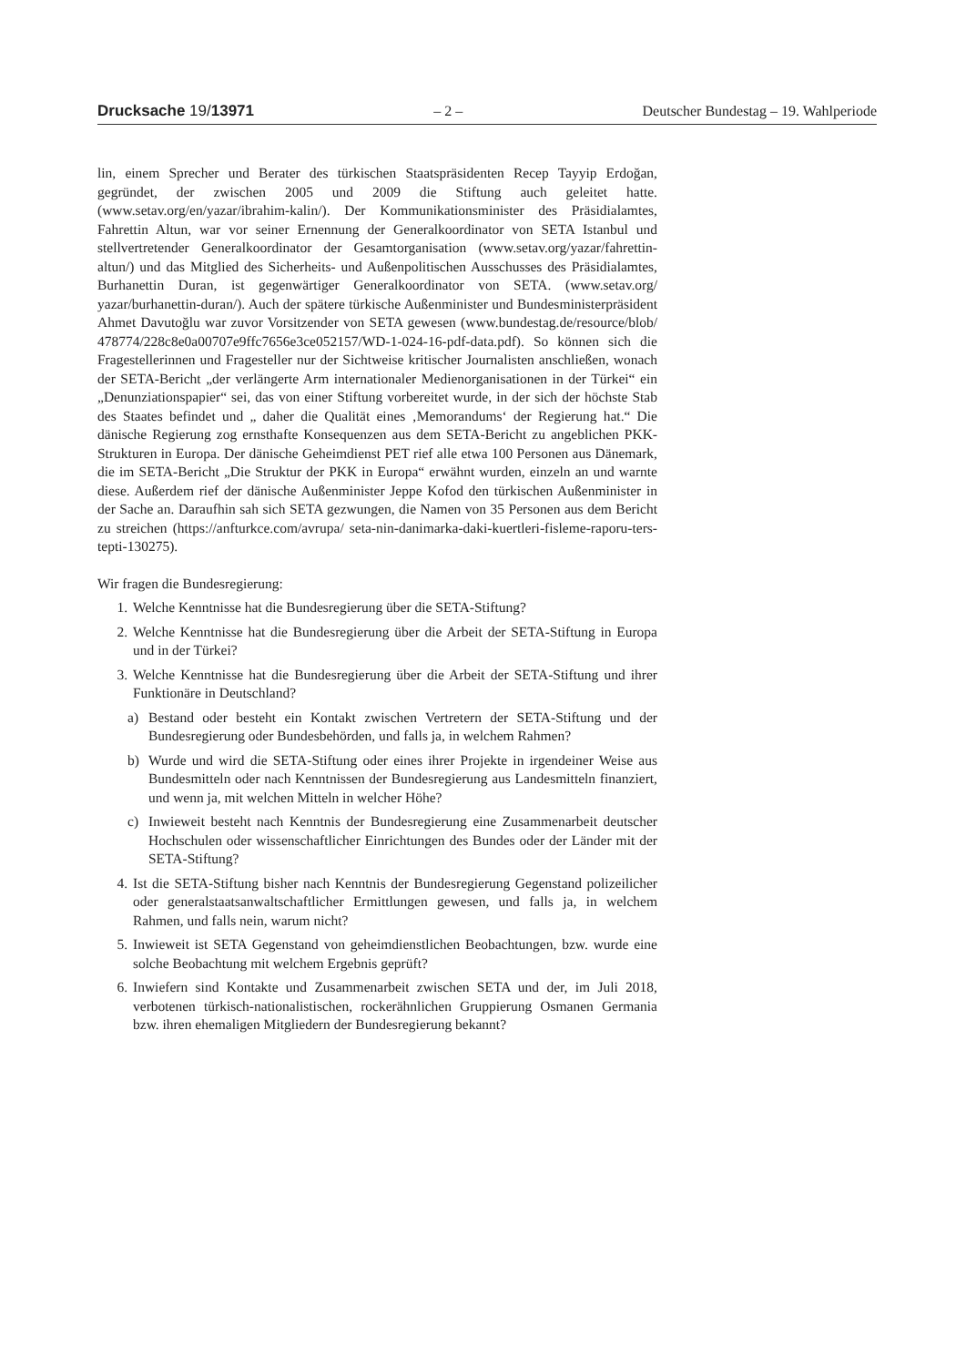Drucksache 19/13971 – 2 – Deutscher Bundestag – 19. Wahlperiode
lin, einem Sprecher und Berater des türkischen Staatspräsidenten Recep Tayyip Erdoğan, gegründet, der zwischen 2005 und 2009 die Stiftung auch geleitet hatte. (www.setav.org/en/yazar/ibrahim-kalin/). Der Kommunikationsminister des Präsidialamtes, Fahrettin Altun, war vor seiner Ernennung der Generalkoordinator von SETA Istanbul und stellvertretender Generalkoordinator der Gesamtorganisation (www.setav.org/yazar/fahrettin-altun/) und das Mitglied des Sicherheits- und Außenpolitischen Ausschusses des Präsidialamtes, Burhanettin Duran, ist gegenwärtiger Generalkoordinator von SETA. (www.setav.org/ yazar/burhanettin-duran/). Auch der spätere türkische Außenminister und Bundesministerpräsident Ahmet Davutoğlu war zuvor Vorsitzender von SETA gewesen (www.bundestag.de/resource/blob/ 478774/228c8e0a00707e9ffc7656e3ce052157/WD-1-024-16-pdf-data.pdf). So können sich die Fragestellerinnen und Fragesteller nur der Sichtweise kritischer Journalisten anschließen, wonach der SETA-Bericht „der verlängerte Arm internationaler Medienorganisationen in der Türkei“ ein „Denunziationspapier“ sei, das von einer Stiftung vorbereitet wurde, in der sich der höchste Stab des Staates befindet und „ daher die Qualität eines ‚Memorandums‘ der Regierung hat.“ Die dänische Regierung zog ernsthafte Konsequenzen aus dem SETA-Bericht zu angeblichen PKK-Strukturen in Europa. Der dänische Geheimdienst PET rief alle etwa 100 Personen aus Dänemark, die im SETA-Bericht „Die Struktur der PKK in Europa“ erwähnt wurden, einzeln an und warnte diese. Außerdem rief der dänische Außenminister Jeppe Kofod den türkischen Außenminister in der Sache an. Daraufhin sah sich SETA gezwungen, die Namen von 35 Personen aus dem Bericht zu streichen (https://anfturkce.com/avrupa/ seta-nin-danimarka-daki-kuertleri-fisleme-raporu-ters-tepti-130275).
Wir fragen die Bundesregierung:
1. Welche Kenntnisse hat die Bundesregierung über die SETA-Stiftung?
2. Welche Kenntnisse hat die Bundesregierung über die Arbeit der SETA-Stiftung in Europa und in der Türkei?
3. Welche Kenntnisse hat die Bundesregierung über die Arbeit der SETA-Stiftung und ihrer Funktionäre in Deutschland?
a) Bestand oder besteht ein Kontakt zwischen Vertretern der SETA-Stiftung und der Bundesregierung oder Bundesbehörden, und falls ja, in welchem Rahmen?
b) Wurde und wird die SETA-Stiftung oder eines ihrer Projekte in irgendeiner Weise aus Bundesmitteln oder nach Kenntnissen der Bundesregierung aus Landesmitteln finanziert, und wenn ja, mit welchen Mitteln in welcher Höhe?
c) Inwieweit besteht nach Kenntnis der Bundesregierung eine Zusammenarbeit deutscher Hochschulen oder wissenschaftlicher Einrichtungen des Bundes oder der Länder mit der SETA-Stiftung?
4. Ist die SETA-Stiftung bisher nach Kenntnis der Bundesregierung Gegenstand polizeilicher oder generalstaatsanwaltschaftlicher Ermittlungen gewesen, und falls ja, in welchem Rahmen, und falls nein, warum nicht?
5. Inwieweit ist SETA Gegenstand von geheimdienstlichen Beobachtungen, bzw. wurde eine solche Beobachtung mit welchem Ergebnis geprüft?
6. Inwiefern sind Kontakte und Zusammenarbeit zwischen SETA und der, im Juli 2018, verbotenen türkisch-nationalistischen, rockerähnlichen Gruppierung Osmanen Germania bzw. ihren ehemaligen Mitgliedern der Bundesregierung bekannt?